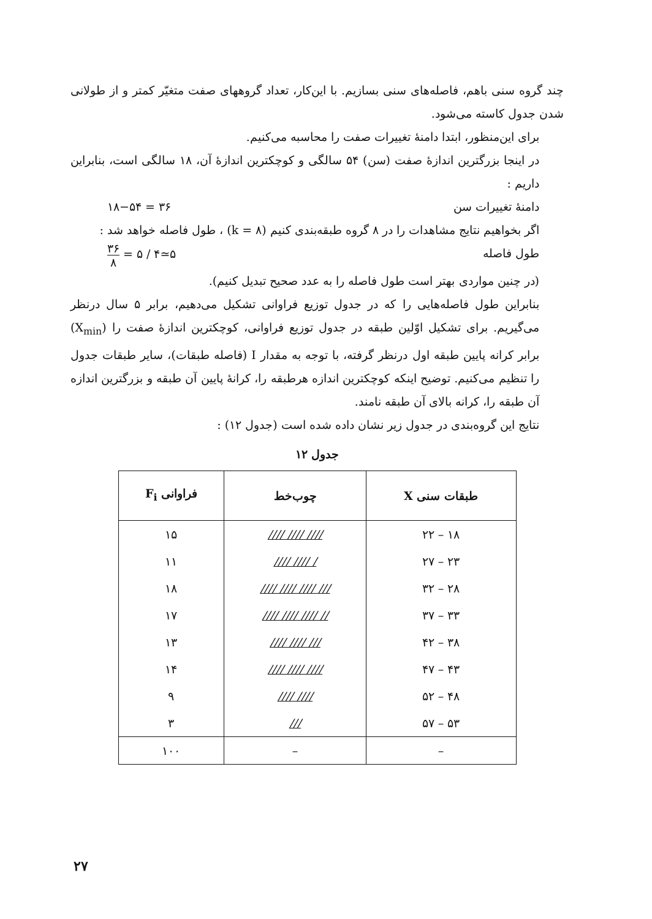چند گروه سنی باهم، فاصله‌های سنی بسازیم. با این‌کار، تعداد گروههای صفت متغیّر کمتر و از طولانی شدن جدول کاسته می‌شود.
برای این‌منظور، ابتدا دامنهٔ تغییرات صفت را محاسبه می‌کنیم.
در اینجا بزرگترین اندازهٔ صفت (سن) ۵۴ سالگی و کوچکترین اندازهٔ آن، ۱۸ سالگی است، بنابراین داریم :
دامنهٔ تغییرات سن ۳۶ = ۱۸−۵۴
اگر بخواهیم نتایج مشاهدات را در ۸ گروه طبقه‌بندی کنیم (k = ۸) ، طول فاصله خواهد شد :
طول فاصله ۵≃۴ / ۵ = ۳۶ ۸
(در چنین مواردی بهتر است طول فاصله را به عدد صحیح تبدیل کنیم).
بنابراین طول فاصله‌هایی را که در جدول توزیع فراوانی تشکیل می‌دهیم، برابر ۵ سال درنظر می‌گیریم. برای تشکیل اوّلین طبقه در جدول توزیع فراوانی، کوچکترین اندازهٔ صفت را (X<sub>min</sub>) برابر کرانه پایین طبقه اول درنظر گرفته، با توجه به مقدار I (فاصله طبقات)، سایر طبقات جدول را تنظیم می‌کنیم. توضیح اینکه کوچکترین اندازه هرطبقه را، کرانهٔ پایین آن طبقه و بزرگترین اندازه آن طبقه را، کرانه بالای آن طبقه نامند.
نتایج این گروه‌بندی در جدول زیر نشان داده شده است (جدول ۱۲) :
جدول ۱۲
| طبقات سنی X | چوب‌خط | فراوانی F<sub>i</sub> |
| --- | --- | --- |
| ۱۸ – ۲۲ | //// //// //// | ۱۵ |
| ۲۳ – ۲۷ | //// //// / | ۱۱ |
| ۲۸ – ۳۲ | //// //// //// /// | ۱۸ |
| ۳۳ – ۳۷ | //// //// //// // | ۱۷ |
| ۳۸ – ۴۲ | //// //// /// | ۱۳ |
| ۴۳ – ۴۷ | //// //// //// | ۱۴ |
| ۴۸ – ۵۲ | //// //// | ۹ |
| ۵۳ – ۵۷ | /// | ۳ |
| – | – | ۱۰۰ |
۲۷